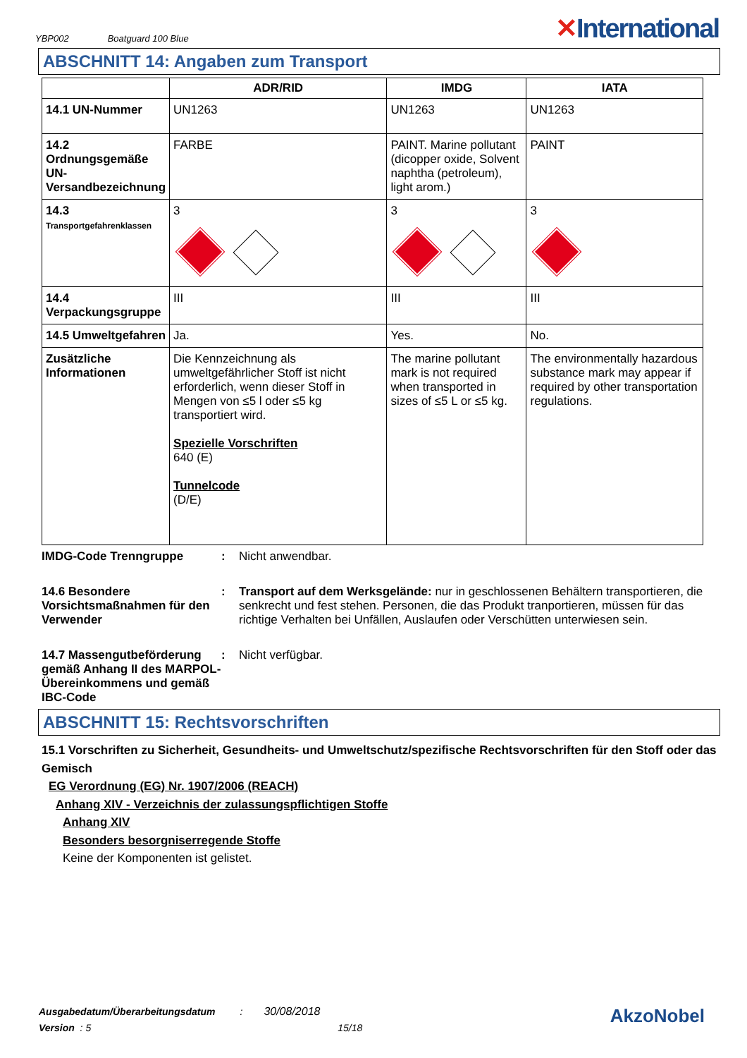YBP002 Boatguard 100 Blue ✕International
ABSCHNITT 14: Angaben zum Transport
| | ADR/RID | IMDG | IATA |
| --- | --- | --- | --- |
| 14.1 UN-Nummer | UN1263 | UN1263 | UN1263 |
| 14.2 Ordnungsgemäße UN-Versandbezeichnung | FARBE | PAINT. Marine pollutant (dicopper oxide, Solvent naphtha (petroleum), light arom.) | PAINT |
| 14.3 Transportgefahrenklassen | 3 | 3 | 3 |
| 14.4 Verpackungsgruppe | III | III | III |
| 14.5 Umweltgefahren | Ja. | Yes. | No. |
| Zusätzliche Informationen | Die Kennzeichnung als umweltgefährlicher Stoff ist nicht erforderlich, wenn dieser Stoff in Mengen von ≤5 l oder ≤5 kg transportiert wird. Spezielle Vorschriften 640 (E) Tunnelcode (D/E) | The marine pollutant mark is not required when transported in sizes of ≤5 L or ≤5 kg. | The environmentally hazardous substance mark may appear if required by other transportation regulations. |
IMDG-Code Trenngruppe : Nicht anwendbar.
14.6 Besondere Vorsichtsmaßnahmen für den Verwender
: Transport auf dem Werksgelände: nur in geschlossenen Behältern transportieren, die senkrecht und fest stehen. Personen, die das Produkt tranportieren, müssen für das richtige Verhalten bei Unfällen, Auslaufen oder Verschütten unterwiesen sein.
14.7 Massengutbeförderung gemäß Anhang II des MARPOL-Übereinkommens und gemäß IBC-Code
: Nicht verfügbar.
ABSCHNITT 15: Rechtsvorschriften
15.1 Vorschriften zu Sicherheit, Gesundheits- und Umweltschutz/spezifische Rechtsvorschriften für den Stoff oder das Gemisch
EG Verordnung (EG) Nr. 1907/2006 (REACH)
Anhang XIV - Verzeichnis der zulassungspflichtigen Stoffe
Anhang XIV
Besonders besorgniserregende Stoffe
Keine der Komponenten ist gelistet.
Ausgabedatum/Überarbeitungsdatum: 30/08/2018 AkzoNobel
Version : 5 15/18